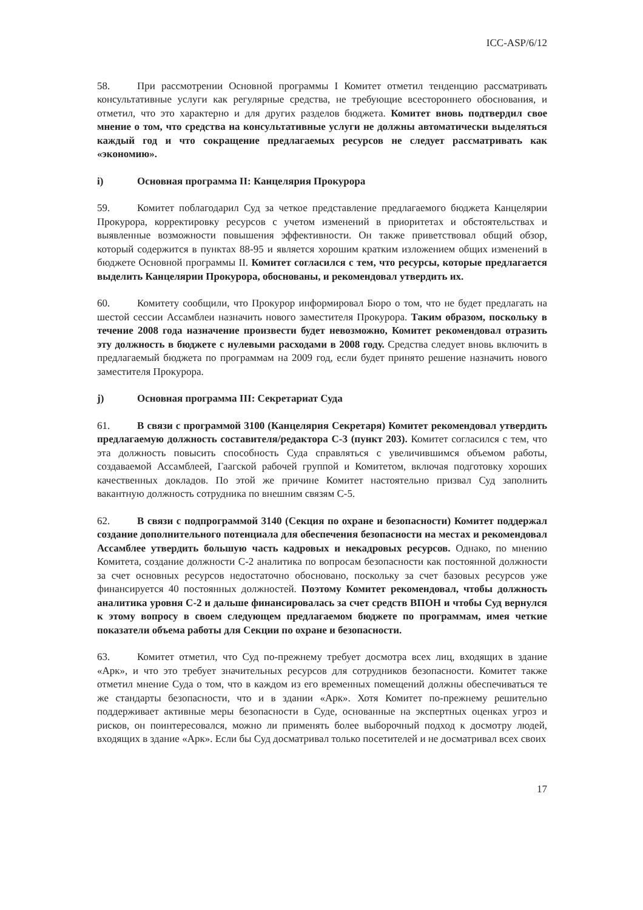ICC-ASP/6/12
58. При рассмотрении Основной программы I Комитет отметил тенденцию рассматривать консультативные услуги как регулярные средства, не требующие всестороннего обоснования, и отметил, что это характерно и для других разделов бюджета. Комитет вновь подтвердил свое мнение о том, что средства на консультативные услуги не должны автоматически выделяться каждый год и что сокращение предлагаемых ресурсов не следует рассматривать как «экономию».
i) Основная программа II: Канцелярия Прокурора
59. Комитет поблагодарил Суд за четкое представление предлагаемого бюджета Канцелярии Прокурора, корректировку ресурсов с учетом изменений в приоритетах и обстоятельствах и выявленные возможности повышения эффективности. Он также приветствовал общий обзор, который содержится в пунктах 88-95 и является хорошим кратким изложением общих изменений в бюджете Основной программы II. Комитет согласился с тем, что ресурсы, которые предлагается выделить Канцелярии Прокурора, обоснованы, и рекомендовал утвердить их.
60. Комитету сообщили, что Прокурор информировал Бюро о том, что не будет предлагать на шестой сессии Ассамблеи назначить нового заместителя Прокурора. Таким образом, поскольку в течение 2008 года назначение произвести будет невозможно, Комитет рекомендовал отразить эту должность в бюджете с нулевыми расходами в 2008 году. Средства следует вновь включить в предлагаемый бюджета по программам на 2009 год, если будет принято решение назначить нового заместителя Прокурора.
j) Основная программа III: Секретариат Суда
61. В связи с программой 3100 (Канцелярия Секретаря) Комитет рекомендовал утвердить предлагаемую должность составителя/редактора С-3 (пункт 203). Комитет согласился с тем, что эта должность повысить способность Суда справляться с увеличившимся объемом работы, создаваемой Ассамблеей, Гаагской рабочей группой и Комитетом, включая подготовку хороших качественных докладов. По этой же причине Комитет настоятельно призвал Суд заполнить вакантную должность сотрудника по внешним связям С-5.
62. В связи с подпрограммой 3140 (Секция по охране и безопасности) Комитет поддержал создание дополнительного потенциала для обеспечения безопасности на местах и рекомендовал Ассамблее утвердить большую часть кадровых и некадровых ресурсов. Однако, по мнению Комитета, создание должности С-2 аналитика по вопросам безопасности как постоянной должности за счет основных ресурсов недостаточно обосновано, поскольку за счет базовых ресурсов уже финансируется 40 постоянных должностей. Поэтому Комитет рекомендовал, чтобы должность аналитика уровня С-2 и дальше финансировалась за счет средств ВПОН и чтобы Суд вернулся к этому вопросу в своем следующем предлагаемом бюджете по программам, имея четкие показатели объема работы для Секции по охране и безопасности.
63. Комитет отметил, что Суд по-прежнему требует досмотра всех лиц, входящих в здание «Арк», и что это требует значительных ресурсов для сотрудников безопасности. Комитет также отметил мнение Суда о том, что в каждом из его временных помещений должны обеспечиваться те же стандарты безопасности, что и в здании «Арк». Хотя Комитет по-прежнему решительно поддерживает активные меры безопасности в Суде, основанные на экспертных оценках угроз и рисков, он поинтересовался, можно ли применять более выборочный подход к досмотру людей, входящих в здание «Арк». Если бы Суд досматривал только посетителей и не досматривал всех своих
17